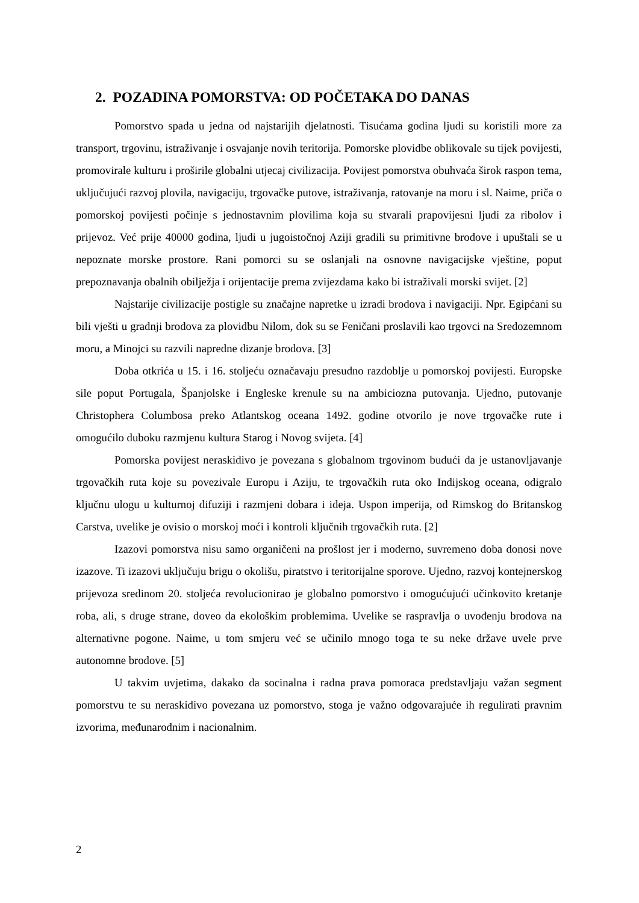2. POZADINA POMORSTVA: OD POČETAKA DO DANAS
Pomorstvo spada u jedna od najstarijih djelatnosti. Tisućama godina ljudi su koristili more za transport, trgovinu, istraživanje i osvajanje novih teritorija. Pomorske plovidbe oblikovale su tijek povijesti, promovirale kulturu i proširile globalni utjecaj civilizacija. Povijest pomorstva obuhvaća širok raspon tema, uključujući razvoj plovila, navigaciju, trgovačke putove, istraživanja, ratovanje na moru i sl. Naime, priča o pomorskoj povijesti počinje s jednostavnim plovilima koja su stvarali prapovijesni ljudi za ribolov i prijevoz. Već prije 40000 godina, ljudi u jugoistočnoj Aziji gradili su primitivne brodove i upuštali se u nepoznate morske prostore. Rani pomorci su se oslanjali na osnovne navigacijske vještine, poput prepoznavanja obalnih obilježja i orijentacije prema zvijezdama kako bi istraživali morski svijet. [2]
Najstarije civilizacije postigle su značajne napretke u izradi brodova i navigaciji. Npr. Egipćani su bili vješti u gradnji brodova za plovidbu Nilom, dok su se Feničani proslavili kao trgovci na Sredozemnom moru, a Minojci su razvili napredne dizanje brodova. [3]
Doba otkrića u 15. i 16. stoljeću označavaju presudno razdoblje u pomorskoj povijesti. Europske sile poput Portugala, Španjolske i Engleske krenule su na ambiciozna putovanja. Ujedno, putovanje Christophera Columbosa preko Atlantskog oceana 1492. godine otvorilo je nove trgovačke rute i omogućilo duboku razmjenu kultura Starog i Novog svijeta. [4]
Pomorska povijest neraskidivo je povezana s globalnom trgovinom budući da je ustanovljavanje trgovačkih ruta koje su povezivale Europu i Aziju, te trgovačkih ruta oko Indijskog oceana, odigralo ključnu ulogu u kulturnoj difuziji i razmjeni dobara i ideja. Uspon imperija, od Rimskog do Britanskog Carstva, uvelike je ovisio o morskoj moći i kontroli ključnih trgovačkih ruta. [2]
Izazovi pomorstva nisu samo organičeni na prošlost jer i moderno, suvremeno doba donosi nove izazove. Ti izazovi uključuju brigu o okolišu, piratstvo i teritorijalne sporove. Ujedno, razvoj kontejnerskog prijevoza sredinom 20. stoljeća revolucionirao je globalno pomorstvo i omogućujući učinkovito kretanje roba, ali, s druge strane, doveo da ekološkim problemima. Uvelike se raspravlja o uvođenju brodova na alternativne pogone. Naime, u tom smjeru već se učinilo mnogo toga te su neke države uvele prve autonomne brodove. [5]
U takvim uvjetima, dakako da socinalna i radna prava pomoraca predstavljaju važan segment pomorstvu te su neraskidivo povezana uz pomorstvo, stoga je važno odgovarajuće ih regulirati pravnim izvorima, međunarodnim i nacionalnim.
2